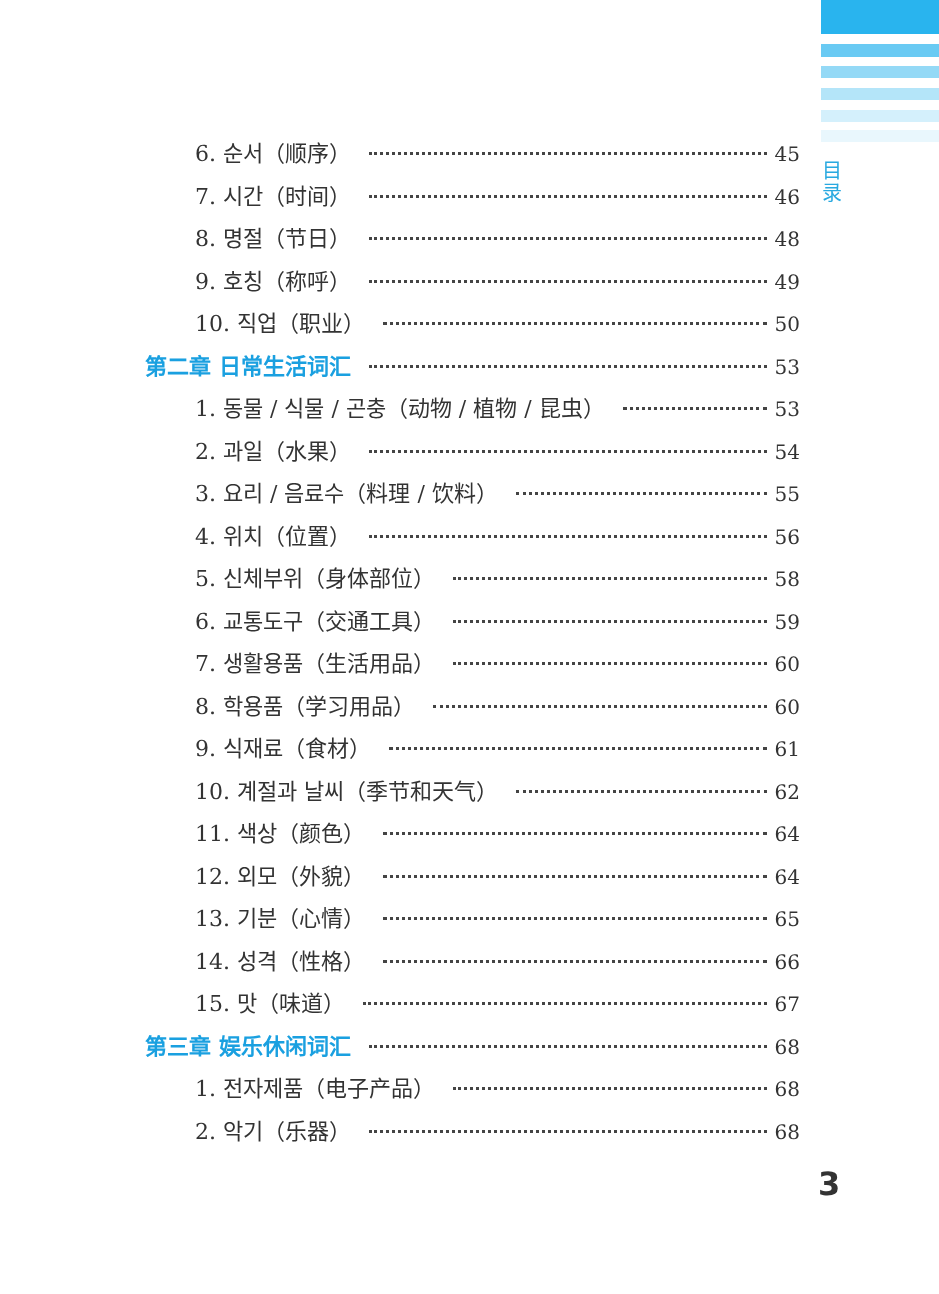目
录
6. 순서（顺序） 45
7. 시간（时间） 46
8. 명절（节日） 48
9. 호칭（称呼） 49
10. 직업（职业） 50
第二章 日常生活词汇 53
1. 동물 / 식물 / 곤충（动物 / 植物 / 昆虫） 53
2. 과일（水果） 54
3. 요리 / 음료수（料理 / 饮料） 55
4. 위치（位置） 56
5. 신체부위（身体部位） 58
6. 교통도구（交通工具） 59
7. 생활용품（生活用品） 60
8. 학용품（学习用品） 60
9. 식재료（食材） 61
10. 계절과 날씨（季节和天气） 62
11. 색상（颜色） 64
12. 외모（外貌） 64
13. 기분（心情） 65
14. 성격（性格） 66
15. 맛（味道） 67
第三章 娱乐休闲词汇 68
1. 전자제품（电子产品） 68
2. 악기（乐器） 68
3